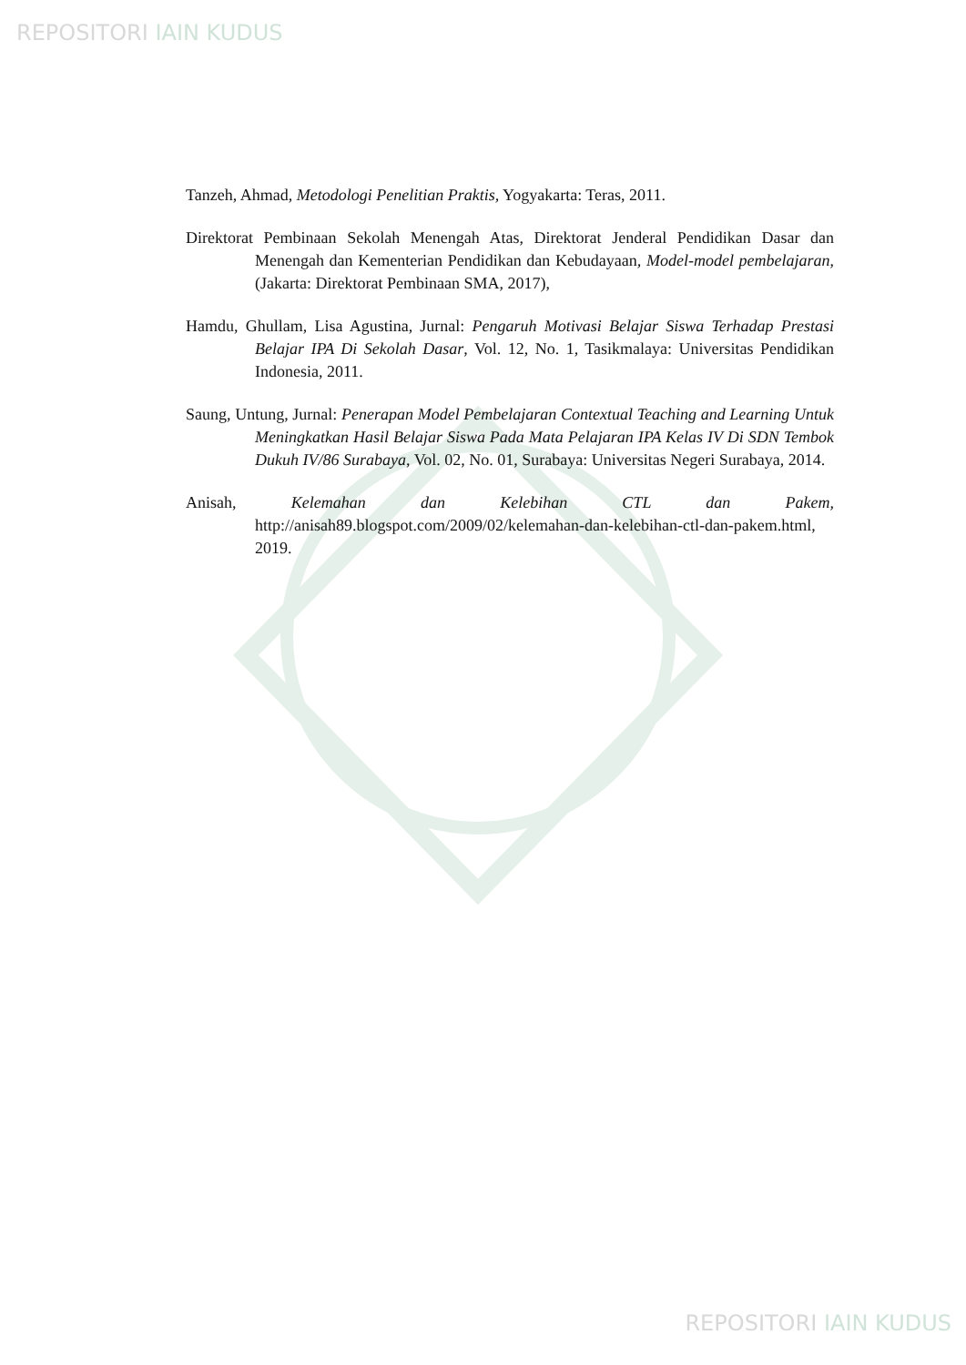REPOSITORI IAIN KUDUS
Tanzeh, Ahmad, Metodologi Penelitian Praktis, Yogyakarta: Teras, 2011.
Direktorat Pembinaan Sekolah Menengah Atas, Direktorat Jenderal Pendidikan Dasar dan Menengah dan Kementerian Pendidikan dan Kebudayaan, Model-model pembelajaran, (Jakarta: Direktorat Pembinaan SMA, 2017),
Hamdu, Ghullam, Lisa Agustina, Jurnal: Pengaruh Motivasi Belajar Siswa Terhadap Prestasi Belajar IPA Di Sekolah Dasar, Vol. 12, No. 1, Tasikmalaya: Universitas Pendidikan Indonesia, 2011.
Saung, Untung, Jurnal: Penerapan Model Pembelajaran Contextual Teaching and Learning Untuk Meningkatkan Hasil Belajar Siswa Pada Mata Pelajaran IPA Kelas IV Di SDN Tembok Dukuh IV/86 Surabaya, Vol. 02, No. 01, Surabaya: Universitas Negeri Surabaya, 2014.
Anisah, Kelemahan dan Kelebihan CTL dan Pakem, http://anisah89.blogspot.com/2009/02/kelemahan-dan-kelebihan-ctl-dan-pakem.html, 2019.
REPOSITORI IAIN KUDUS